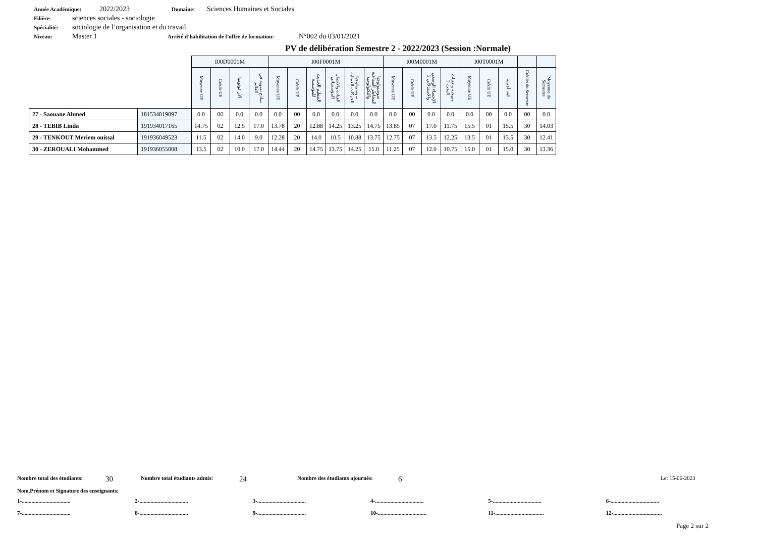Année Académique: 2022/2023 Domaine: Sciences Humaines et Sociales
Filière: sciences sociales - sociologie
Spécialité: sociologie de l’organisation et du travail
Niveau: Master 1 Arrêté d’habilitation de l’offre de formation: N°002 du 03/01/2021
PV de délibération Semestre 2 - 2022/2023 (Session :Normale)
| | | I00D0001M | | | | I00F0001M | | | | | | I00M0001M | | | | I00T0001M | | | | |
| --- | --- | --- | --- | --- | --- | --- | --- | --- | --- | --- | --- | --- | --- | --- | --- | --- | --- | --- | --- | --- |
| | | Moyenne UE | Crédit UE | الأر غونوميا | نماذج تنموية في العالم | Moyenne UE | Crédit UE | التنظيم الحديث للمؤسسة | القيادة والاتصال المؤسساتي | سوسيولوجيا الحركات العمالية | سوسيولوجيا المخاطر الصناعية والتكنولوجية | Moyenne UE | Crédit UE | الإحصاء الوصفي والاستدلالي 2 | منهجية وتقنيات البحث 2 | Moyenne UE | Crédit UE | لغة أجنبية | Crédits du Semestre | Moyenne du Semestre |
| 27 - Saouane Ahmed | 181534019097 | 0.0 | 00 | 0.0 | 0.0 | 0.0 | 00 | 0.0 | 0.0 | 0.0 | 0.0 | 0.0 | 00 | 0.0 | 0.0 | 0.0 | 00 | 0.0 | 00 | 0.0 |
| 28 - TEBIB Linda | 191934017165 | 14.75 | 02 | 12.5 | 17.0 | 13.78 | 20 | 12.88 | 14.25 | 13.25 | 14.75 | 13.85 | 07 | 17.0 | 11.75 | 15.5 | 01 | 15.5 | 30 | 14.03 |
| 29 - TENKOUT Meriem ouissal | 191936049523 | 11.5 | 02 | 14.0 | 9.0 | 12.28 | 20 | 14.0 | 10.5 | 10.88 | 13.75 | 12.75 | 07 | 13.5 | 12.25 | 13.5 | 01 | 13.5 | 30 | 12.41 |
| 30 - ZEROUALI Mohammed | 191936055008 | 13.5 | 02 | 10.0 | 17.0 | 14.44 | 20 | 14.75 | 13.75 | 14.25 | 15.0 | 11.25 | 07 | 12.0 | 10.75 | 15.0 | 01 | 15.0 | 30 | 13.36 |
Nombre total des étudiants: 30 Nombre total étudiants admis: 24 Nombre des étudiants ajournés: 6 Le: 15-06-2023
Nom,Prénom et Signature des enseignants:
1-................................... 2-................................... 3-................................... 4-................................... 5-................................... 6-...................................
7-................................... 8-................................... 9-................................... 10-................................... 11-................................... 12-...................................
Page 2 sur 2